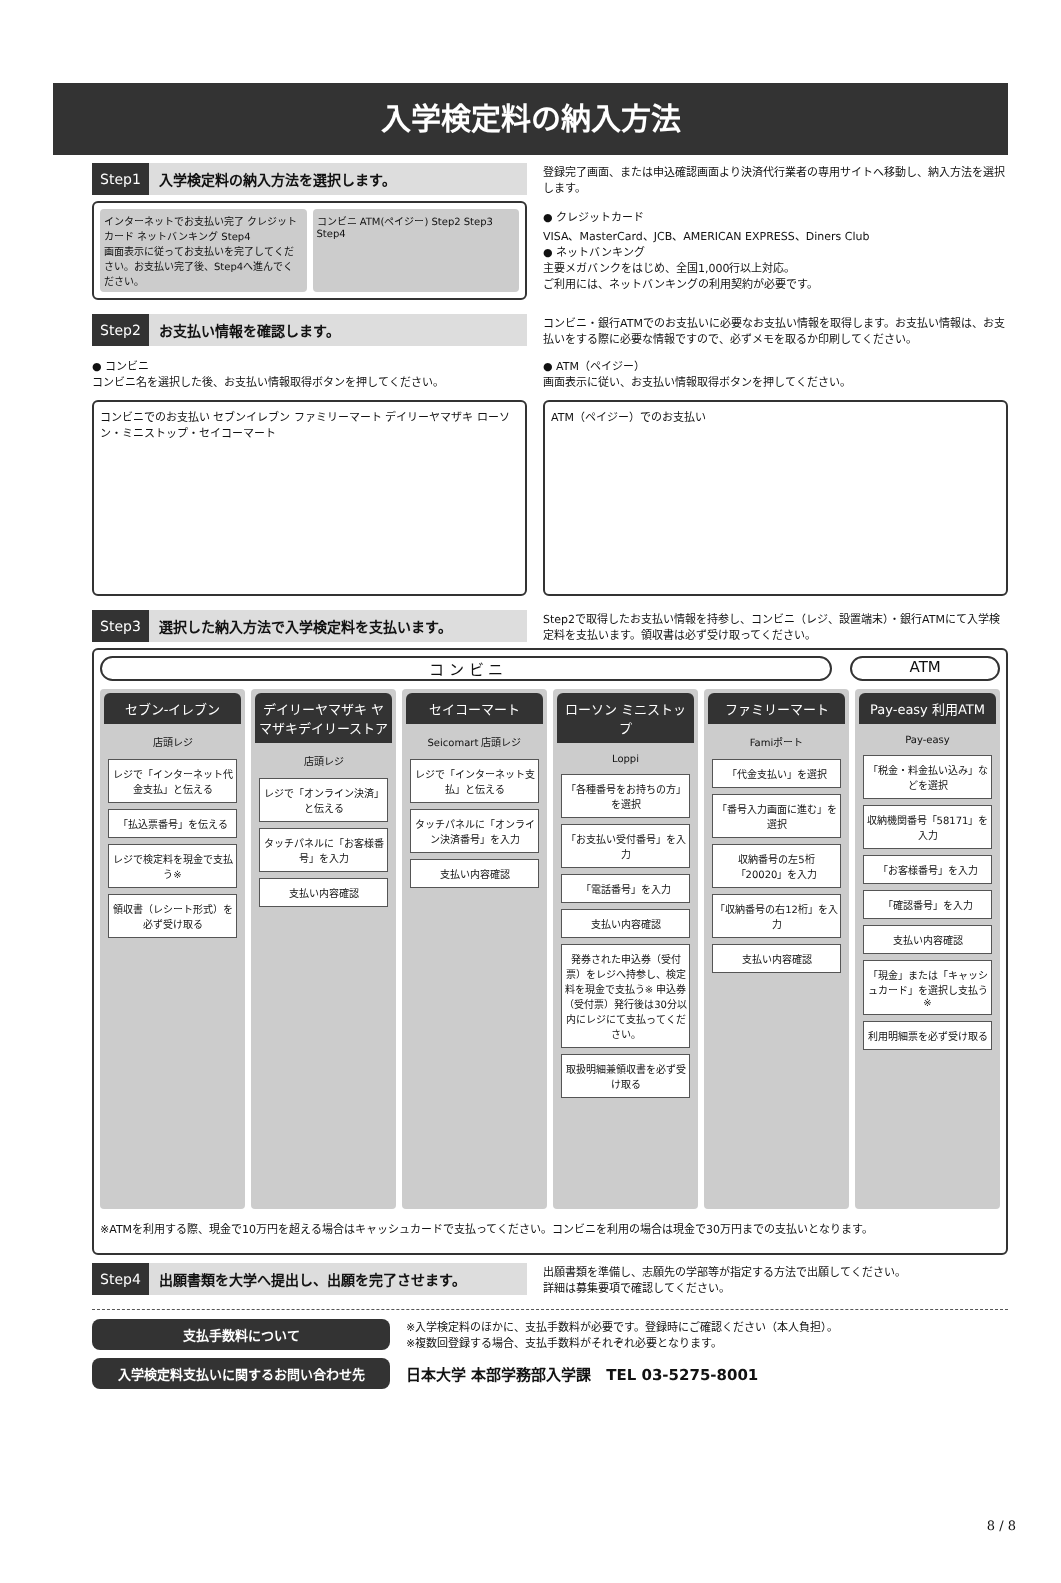入学検定料の納入方法
Step1 入学検定料の納入方法を選択します。
インターネットでお支払い完了 クレジットカード ネットバンキング Step4
画面表示に従ってお支払いを完了してください。お支払い完了後、Step4へ進んでください。
コンビニ ATM(ペイジー) Step2 Step3 Step4
登録完了画面、または申込確認画面より決済代行業者の専用サイトへ移動し、納入方法を選択します。
● クレジットカード
VISA、MasterCard、JCB、AMERICAN EXPRESS、Diners Club
● ネットバンキング
主要メガバンクをはじめ、全国1,000行以上対応。
ご利用には、ネットバンキングの利用契約が必要です。
Step2 お支払い情報を確認します。
● コンビニ
コンビニ名を選択した後、お支払い情報取得ボタンを押してください。
コンビニでのお支払い セブンイレブン ファミリーマート デイリーヤマザキ ローソン・ミニストップ・セイコーマート
コンビニ・銀行ATMでのお支払いに必要なお支払い情報を取得します。お支払い情報は、お支払いをする際に必要な情報ですので、必ずメモを取るか印刷してください。
● ATM（ペイジー）
画面表示に従い、お支払い情報取得ボタンを押してください。
ATM（ペイジー）でのお支払い
Step3 選択した納入方法で入学検定料を支払います。
Step2で取得したお支払い情報を持参し、コンビニ（レジ、設置端末）・銀行ATMにて入学検定料を支払います。領収書は必ず受け取ってください。
コ ン ビ ニ ATM
セブン-イレブン
店頭レジ
レジで「インターネット代金支払」と伝える
「払込票番号」を伝える
レジで検定料を現金で支払う※
領収書（レシート形式）を必ず受け取る
デイリーヤマザキ ヤマザキデイリーストア
店頭レジ
レジで「オンライン決済」と伝える
タッチパネルに「お客様番号」を入力
支払い内容確認
セイコーマート
Seicomart 店頭レジ
レジで「インターネット支払」と伝える
タッチパネルに「オンライン決済番号」を入力
支払い内容確認
ローソン ミニストップ
Loppi
「各種番号をお持ちの方」を選択
「お支払い受付番号」を入力
「電話番号」を入力
支払い内容確認
発券された申込券（受付票）をレジへ持参し、検定料を現金で支払う※ 申込券（受付票）発行後は30分以内にレジにて支払ってください。
取扱明細兼領収書を必ず受け取る
ファミリーマート
Famiポート
「代金支払い」を選択
「番号入力画面に進む」を選択
収納番号の左5桁「20020」を入力
「収納番号の右12桁」を入力
支払い内容確認
Pay-easy 利用ATM
Pay-easy
「税金・料金払い込み」などを選択
収納機関番号「58171」を入力
「お客様番号」を入力
「確認番号」を入力
支払い内容確認
「現金」または「キャッシュカード」を選択し支払う※
利用明細票を必ず受け取る
※ATMを利用する際、現金で10万円を超える場合はキャッシュカードで支払ってください。コンビニを利用の場合は現金で30万円までの支払いとなります。
Step4 出願書類を大学へ提出し、出願を完了させます。
出願書類を準備し、志願先の学部等が指定する方法で出願してください。
詳細は募集要項で確認してください。
支払手数料について
※入学検定料のほかに、支払手数料が必要です。登録時にご確認ください（本人負担）。
※複数回登録する場合、支払手数料がそれぞれ必要となります。
入学検定料支払いに関するお問い合わせ先
日本大学 本部学務部入学課　TEL 03-5275-8001
8 / 8